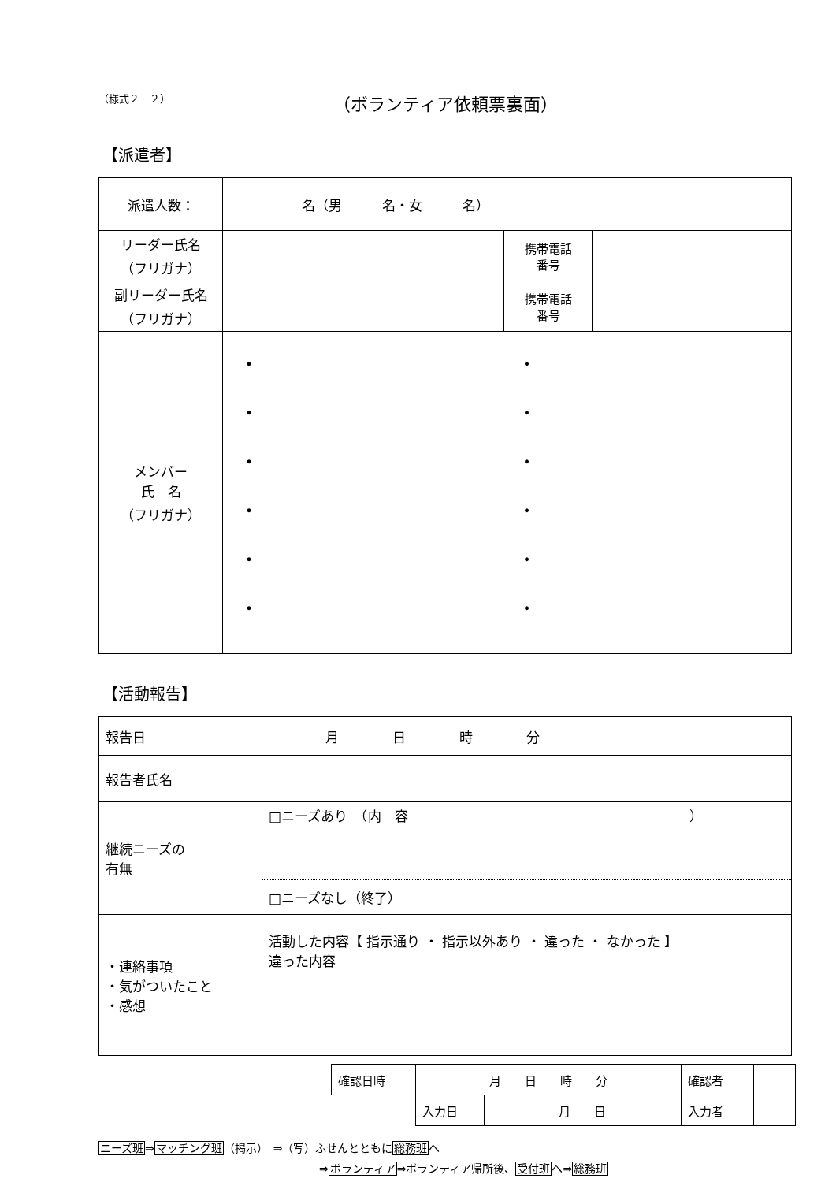（様式２－２）
（ボランティア依頼票裏面）
【派遣者】
| 派遣人数： | 名（男 名・女 名） | | |
| リーダー氏名 （フリガナ） | | 携帯電話 番号 | |
| 副リーダー氏名 （フリガナ） | | 携帯電話 番号 | |
| メンバー 氏 名 （フリガナ） | / • / • / / • / • / / • / • / / • / • / / • / • / / • / • / | | |
【活動報告】
| 報告日 | 月 日 時 分 |
| 報告者氏名 | |
| 継続ニーズの 有無 | □ニーズあり （内 容 ） |
| | □ニーズなし（終了） |
| ・連絡事項 ・気がついたこと ・感想 | 活動した内容【 指示通り ・ 指示以外あり ・ 違った ・ なかった 】 違った内容 |
| 確認日時 | 月 日 時 分 | | 確認者 | |
| | 入力日 | 月 日 | 入力者 | |
ニーズ班⇒マッチング班（掲示）　⇒（写）ふせんとともに総務班へ
⇒ボランティア⇒ボランティア帰所後、受付班へ⇒総務班